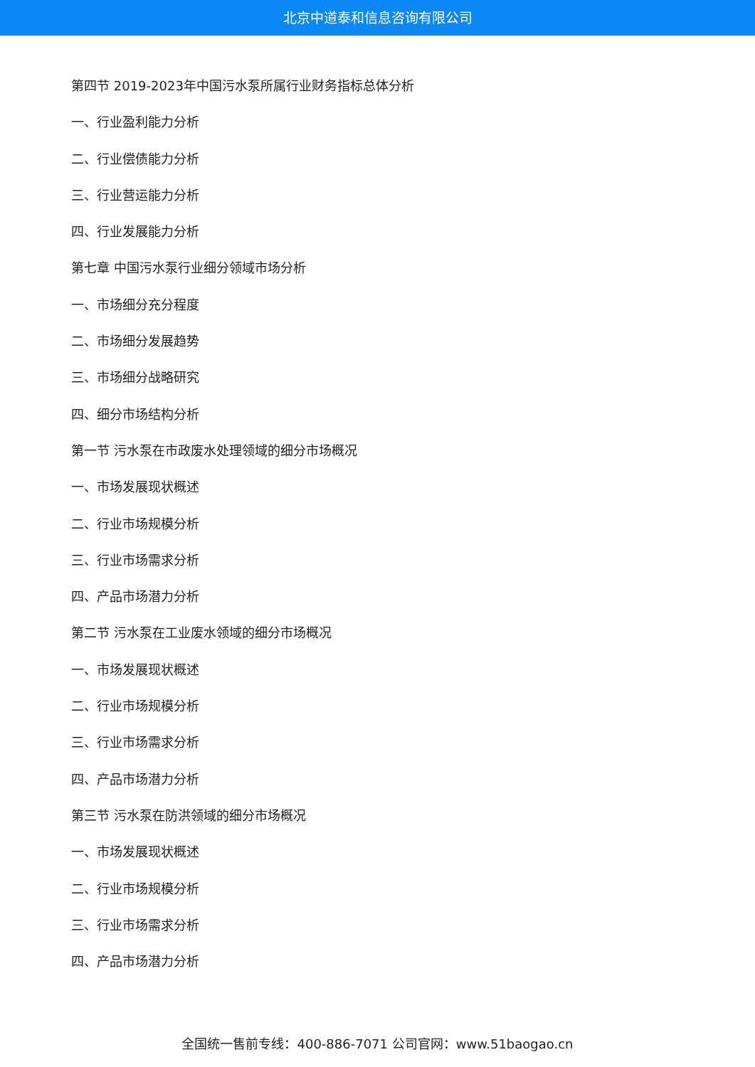北京中道泰和信息咨询有限公司
第四节 2019-2023年中国污水泵所属行业财务指标总体分析
一、行业盈利能力分析
二、行业偿债能力分析
三、行业营运能力分析
四、行业发展能力分析
第七章 中国污水泵行业细分领域市场分析
一、市场细分充分程度
二、市场细分发展趋势
三、市场细分战略研究
四、细分市场结构分析
第一节 污水泵在市政废水处理领域的细分市场概况
一、市场发展现状概述
二、行业市场规模分析
三、行业市场需求分析
四、产品市场潜力分析
第二节 污水泵在工业废水领域的细分市场概况
一、市场发展现状概述
二、行业市场规模分析
三、行业市场需求分析
四、产品市场潜力分析
第三节 污水泵在防洪领域的细分市场概况
一、市场发展现状概述
二、行业市场规模分析
三、行业市场需求分析
四、产品市场潜力分析
全国统一售前专线：400-886-7071 公司官网：www.51baogao.cn